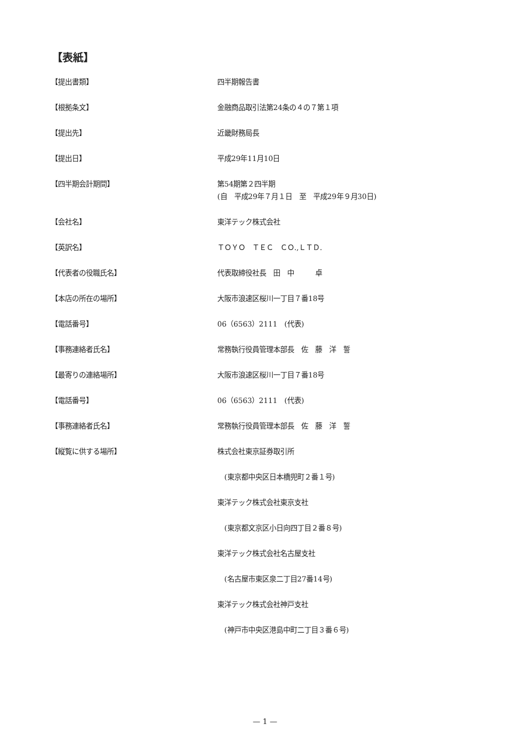【表紙】
【提出書類】 四半期報告書
【根拠条文】 金融商品取引法第24条の４の７第１項
【提出先】 近畿財務局長
【提出日】 平成29年11月10日
【四半期会計期間】
第54期第２四半期
(自　平成29年７月１日　至　平成29年９月30日)
【会社名】 東洋テック株式会社
【英訳名】 ＴＯＹＯ　ＴＥＣ　ＣＯ.,ＬＴＤ.
【代表者の役職氏名】 代表取締役社長　田　中　　　卓
【本店の所在の場所】 大阪市浪速区桜川一丁目７番18号
【電話番号】 06（6563）2111　(代表)
【事務連絡者氏名】 常務執行役員管理本部長　佐　藤　洋　誓
【最寄りの連絡場所】 大阪市浪速区桜川一丁目７番18号
【電話番号】 06（6563）2111　(代表)
【事務連絡者氏名】 常務執行役員管理本部長　佐　藤　洋　誓
【縦覧に供する場所】
株式会社東京証券取引所
　(東京都中央区日本橋兜町２番１号)
東洋テック株式会社東京支社
　(東京都文京区小日向四丁目２番８号)
東洋テック株式会社名古屋支社
　(名古屋市東区泉二丁目27番14号)
東洋テック株式会社神戸支社
　(神戸市中央区港島中町二丁目３番６号)
— 1 —